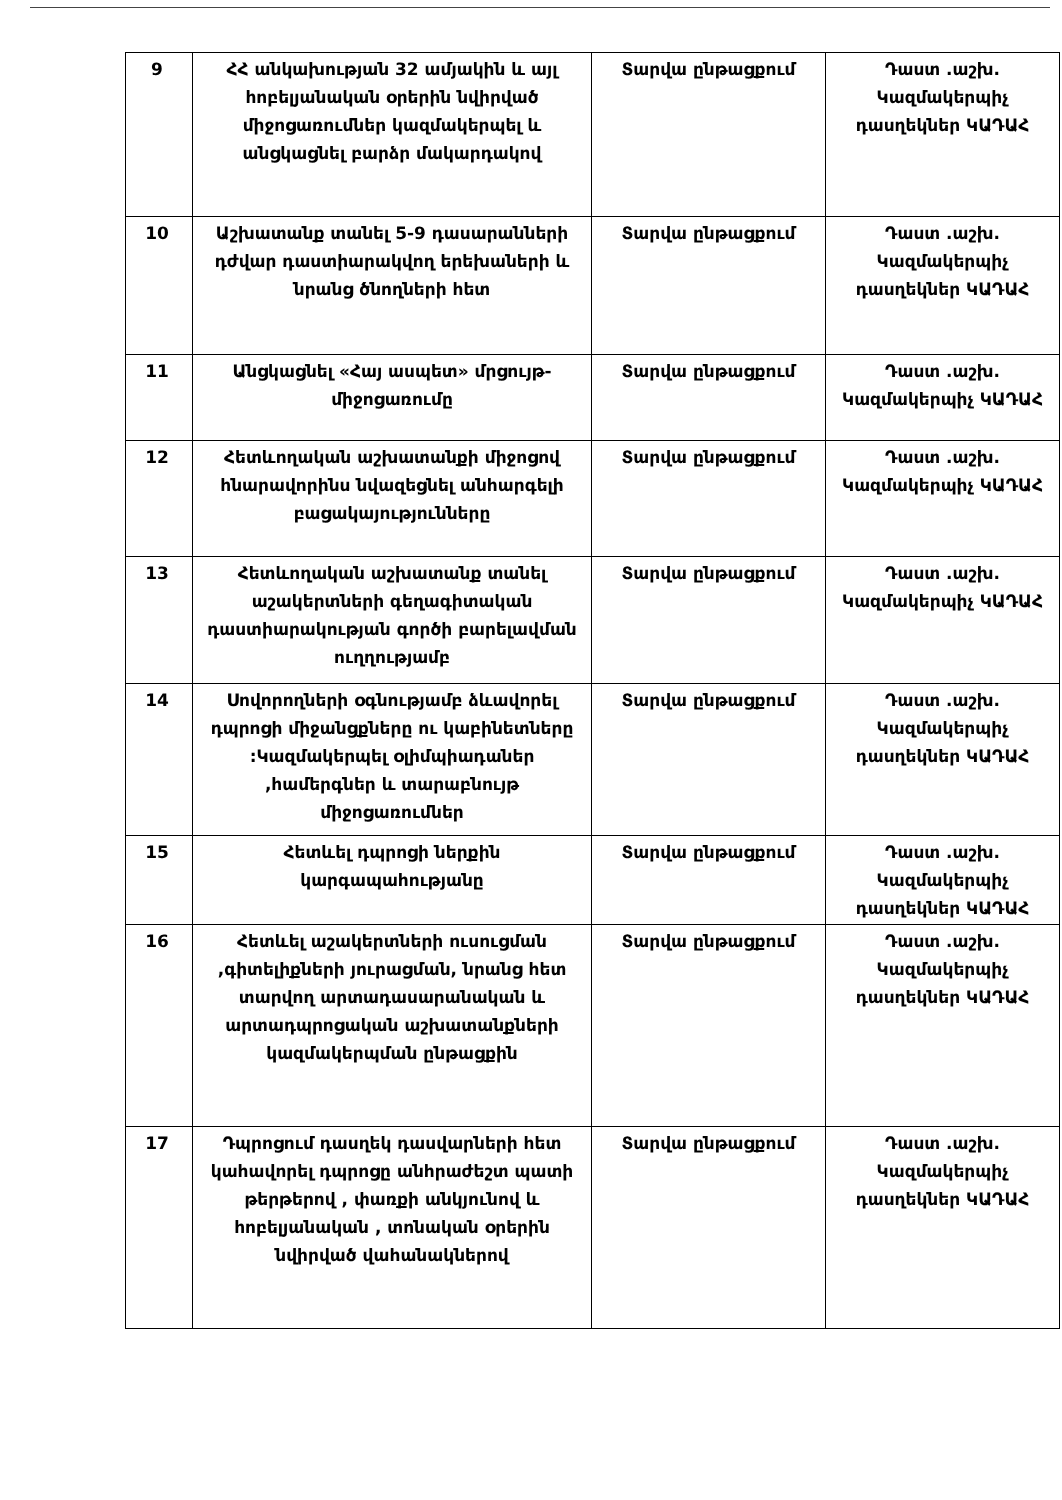| 9 | ՀՀ անկախության 32 ամյակին և այլ հոբելյանական օրերին նվիրված միջոցառումներ կազմակերպել և անցկացնել բարձր մակարդակով | Տարվա ընթացքում | Դաստ .աշխ. Կազմակերպիչ դասղեկներ ԿԱԴԱՀ |
| 10 | Աշխատանք տանել 5-9 դասարանների դժվար դաստիարակվող երեխաների և նրանց ծնողների հետ | Տարվա ընթացքում | Դաստ .աշխ. Կազմակերպիչ դասղեկներ ԿԱԴԱՀ |
| 11 | Անցկացնել «Հայ ասպետ» մրցույթ-միջոցառումը | Տարվա ընթացքում | Դաստ .աշխ. Կազմակերպիչ ԿԱԴԱՀ |
| 12 | Հետևողական աշխատանքի միջոցով հնարավորինս նվազեցնել անհարգելի բացակայությունները | Տարվա ընթացքում | Դաստ .աշխ. Կազմակերպիչ ԿԱԴԱՀ |
| 13 | Հետևողական աշխատանք տանել աշակերտների գեղագիտական դաստիարակության գործի բարելավման ուղղությամբ | Տարվա ընթացքում | Դաստ .աշխ. Կազմակերպիչ ԿԱԴԱՀ |
| 14 | Սովորողների օգնությամբ ձևավորել դպրոցի միջանցքները ու կաբինետները :Կազմակերպել օլիմպիադաներ ,համերգներ և տարաբնույթ միջոցառումներ | Տարվա ընթացքում | Դաստ .աշխ. Կազմակերպիչ դասղեկներ ԿԱԴԱՀ |
| 15 | Հետևել դպրոցի ներքին կարգապահությանը | Տարվա ընթացքում | Դաստ .աշխ. Կազմակերպիչ դասղեկներ ԿԱԴԱՀ |
| 16 | Հետևել աշակերտների ուսուցման ,գիտելիքների յուրացման, նրանց հետ տարվող արտադասարանական և արտադպրոցական աշխատանքների կազմակերպման ընթացքին | Տարվա ընթացքում | Դաստ .աշխ. Կազմակերպիչ դասղեկներ ԿԱԴԱՀ |
| 17 | Դպրոցում դասղեկ դասվարների հետ կահավորել դպրոցը անհրաժեշտ պատի թերթերով , փառքի անկյունով և հոբելյանական , տոնական օրերին նվիրված վահանակներով | Տարվա ընթացքում | Դաստ .աշխ. Կազմակերպիչ դասղեկներ ԿԱԴԱՀ |